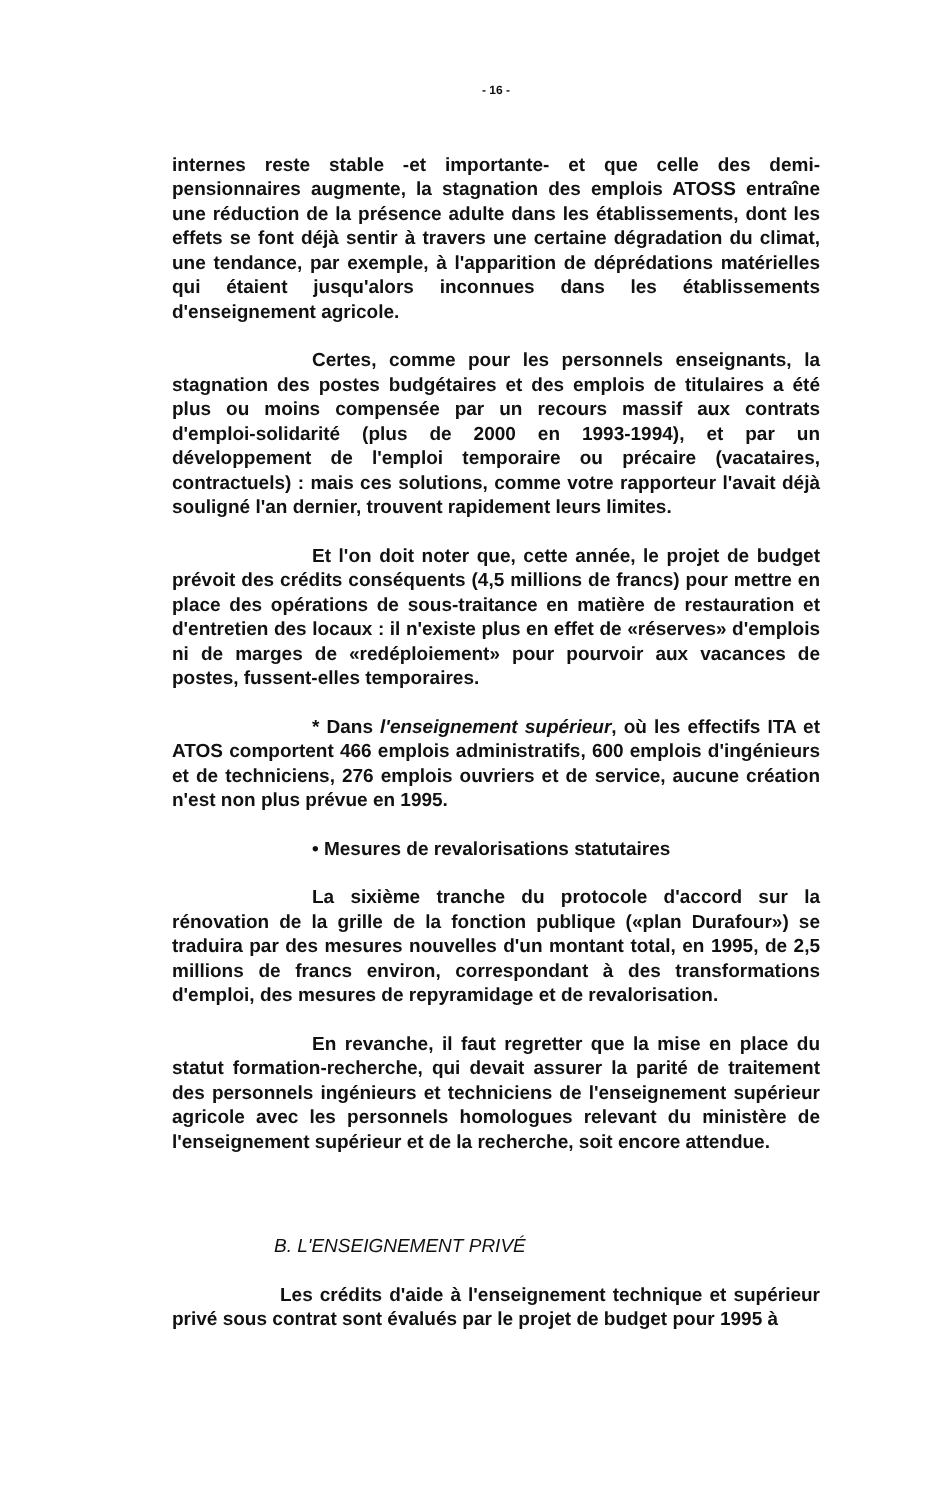- 16 -
internes reste stable -et importante- et que celle des demi-pensionnaires augmente, la stagnation des emplois ATOSS entraîne une réduction de la présence adulte dans les établissements, dont les effets se font déjà sentir à travers une certaine dégradation du climat, une tendance, par exemple, à l'apparition de déprédations matérielles qui étaient jusqu'alors inconnues dans les établissements d'enseignement agricole.
Certes, comme pour les personnels enseignants, la stagnation des postes budgétaires et des emplois de titulaires a été plus ou moins compensée par un recours massif aux contrats d'emploi-solidarité (plus de 2000 en 1993-1994), et par un développement de l'emploi temporaire ou précaire (vacataires, contractuels) : mais ces solutions, comme votre rapporteur l'avait déjà souligné l'an dernier, trouvent rapidement leurs limites.
Et l'on doit noter que, cette année, le projet de budget prévoit des crédits conséquents (4,5 millions de francs) pour mettre en place des opérations de sous-traitance en matière de restauration et d'entretien des locaux : il n'existe plus en effet de «réserves» d'emplois ni de marges de «redéploiement» pour pourvoir aux vacances de postes, fussent-elles temporaires.
* Dans l'enseignement supérieur, où les effectifs ITA et ATOS comportent 466 emplois administratifs, 600 emplois d'ingénieurs et de techniciens, 276 emplois ouvriers et de service, aucune création n'est non plus prévue en 1995.
• Mesures de revalorisations statutaires
La sixième tranche du protocole d'accord sur la rénovation de la grille de la fonction publique («plan Durafour») se traduira par des mesures nouvelles d'un montant total, en 1995, de 2,5 millions de francs environ, correspondant à des transformations d'emploi, des mesures de repyramidage et de revalorisation.
En revanche, il faut regretter que la mise en place du statut formation-recherche, qui devait assurer la parité de traitement des personnels ingénieurs et techniciens de l'enseignement supérieur agricole avec les personnels homologues relevant du ministère de l'enseignement supérieur et de la recherche, soit encore attendue.
B. L'ENSEIGNEMENT PRIVÉ
Les crédits d'aide à l'enseignement technique et supérieur privé sous contrat sont évalués par le projet de budget pour 1995 à